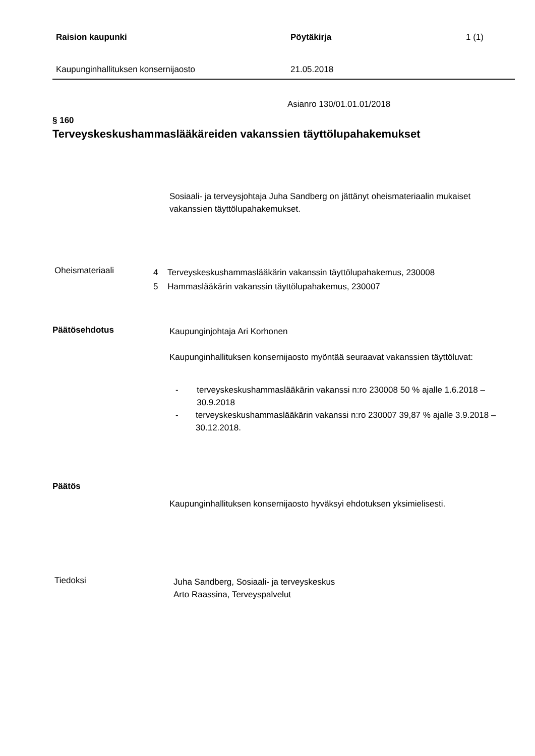Raision kaupunki Pöytäkirja 1 (1)
Kaupunginhallituksen konsernijaosto 21.05.2018
Asianro 130/01.01.01/2018
§ 160
Terveyskeskushammaslääkäreiden vakanssien täyttölupahakemukset
Sosiaali- ja terveysjohtaja Juha Sandberg on jättänyt oheismateriaalin mukaiset vakanssien täyttölupahakemukset.
Oheismateriaali
4 Terveyskeskushammaslääkärin vakanssin täyttölupahakemus, 230008
5 Hammaslääkärin vakanssin täyttölupahakemus, 230007
Päätösehdotus
Kaupunginjohtaja Ari Korhonen
Kaupunginhallituksen konsernijaosto myöntää seuraavat vakanssien täyttöluvat:
- terveyskeskushammaslääkärin vakanssi n:ro 230008 50 % ajalle 1.6.2018 – 30.9.2018
- terveyskeskushammaslääkärin vakanssi n:ro 230007 39,87 % ajalle 3.9.2018 – 30.12.2018.
Päätös
Kaupunginhallituksen konsernijaosto hyväksyi ehdotuksen yksimielisesti.
Tiedoksi
Juha Sandberg, Sosiaali- ja terveyskeskus
Arto Raassina, Terveyspalvelut